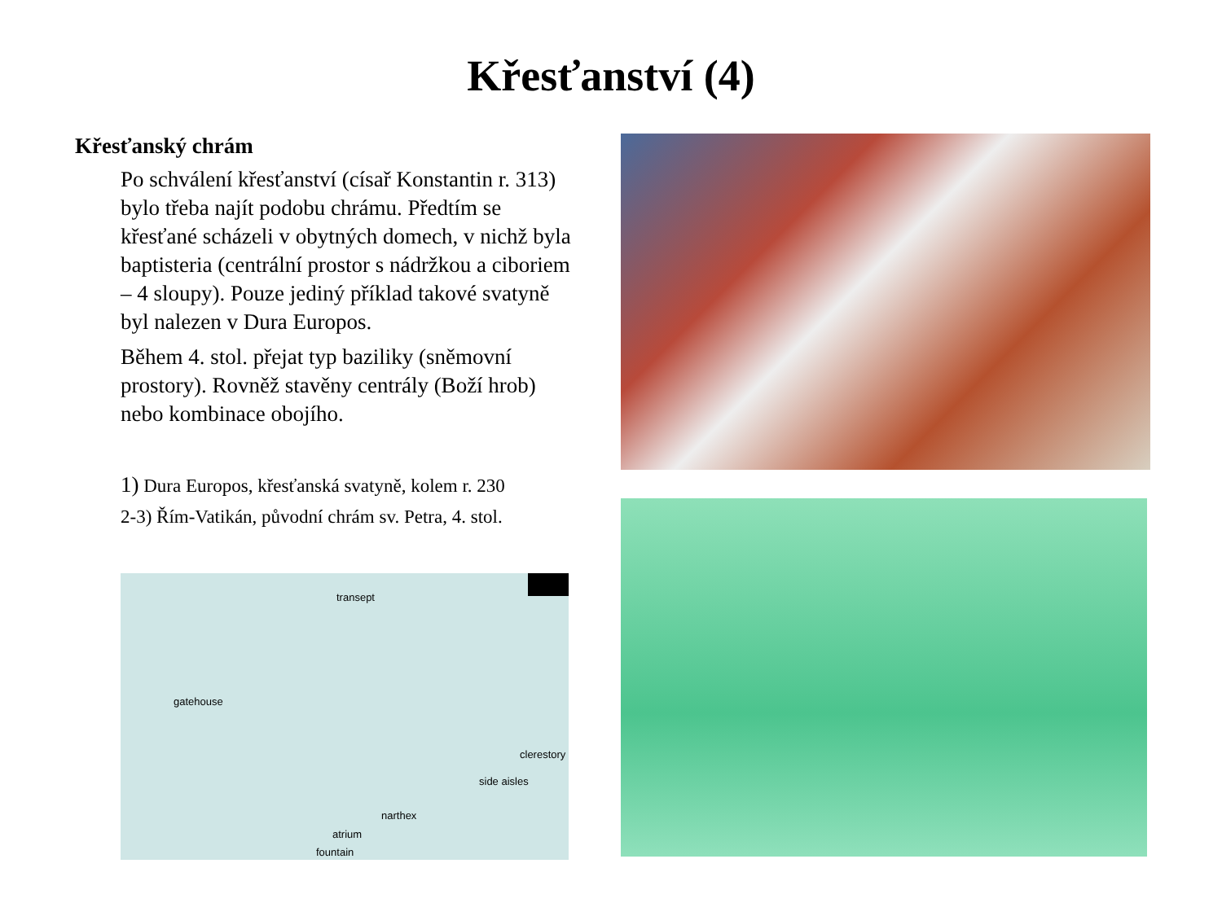Křesťanství (4)
Křesťanský chrám
Po schválení křesťanství (císař Konstantin r. 313) bylo třeba najít podobu chrámu. Předtím se křesťané scházeli v obytných domech, v nichž byla baptisteria (centrální prostor s nádržkou a ciboriem – 4 sloupy). Pouze jediný příklad takové svatyně byl nalezen v Dura Europos.
Během 4. stol. přejat typ baziliky (sněmovní prostory). Rovněž stavěny centrály (Boží hrob) nebo kombinace obojího.
1) Dura Europos, křesťanská svatyně, kolem r. 230
2-3) Řím-Vatikán, původní chrám sv. Petra, 4. stol.
transept
gatehouse
clerestory
side aisles
narthex
atrium
fountain